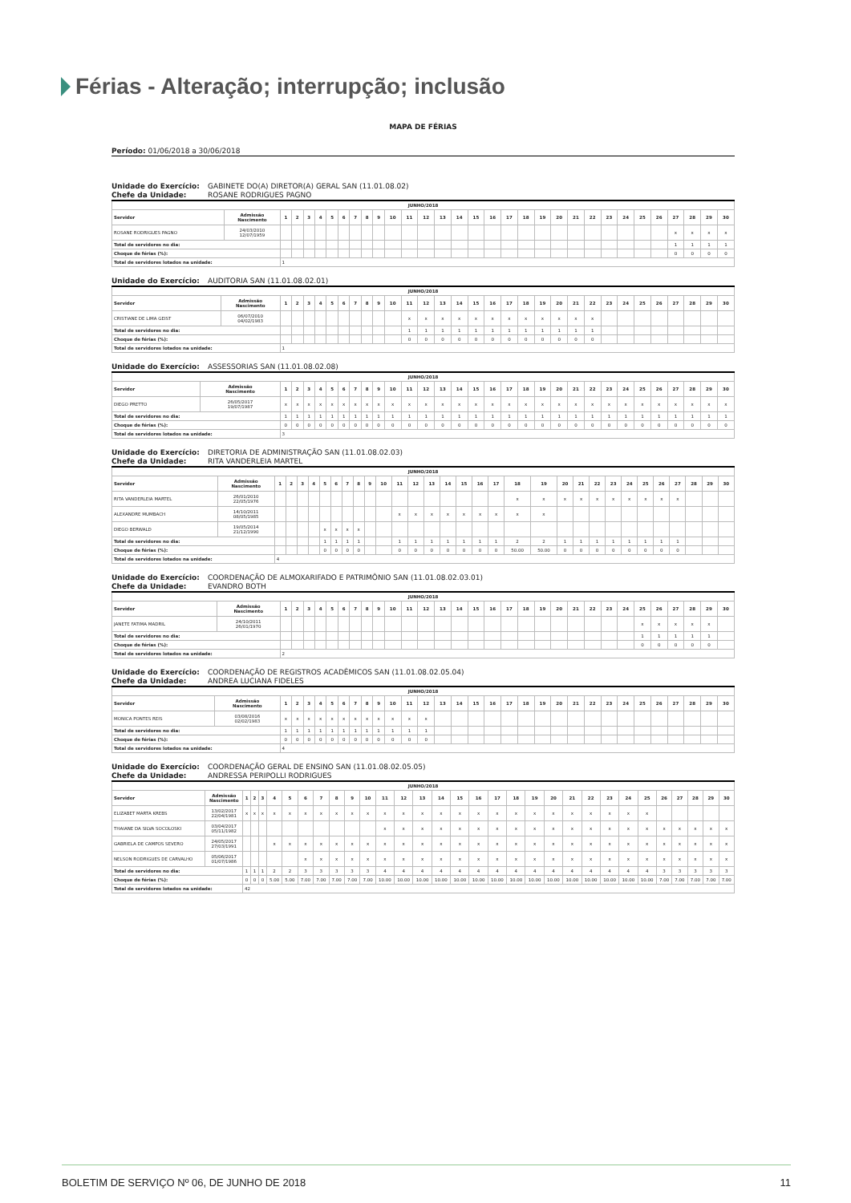Férias - Alteração; interrupção; inclusão
MAPA DE FÉRIAS
Período: 01/06/2018 a 30/06/2018
Unidade do Exercício: GABINETE DO(A) DIRETOR(A) GERAL SAN (11.01.08.02)
Chefe da Unidade: ROSANE RODRIGUES PAGNO
| JUNHO/2018 | | | | | | | | | | | | | | | | | | | | | | | | | | | | | | | |
| --- | --- | --- | --- | --- | --- | --- | --- | --- | --- | --- | --- | --- | --- | --- | --- | --- | --- | --- | --- | --- | --- | --- | --- | --- | --- | --- | --- | --- | --- | --- | --- |
| Servidor | Admissão Nascimento | 1 | 2 | 3 | 4 | 5 | 6 | 7 | 8 | 9 | 10 | 11 | 12 | 13 | 14 | 15 | 16 | 17 | 18 | 19 | 20 | 21 | 22 | 23 | 24 | 25 | 26 | 27 | 28 | 29 | 30 |
| ROSANE RODRIGUES PAGNO | 24/03/2010 12/07/1959 | | | | | | | | | | | | | | | | | | | | | | | | | | | x | x | x | x |
| Total de servidores no dia: | | | | | | | | | | | | | | | | | | | | | | | | | | | | 1 | 1 | 1 | 1 |
| Choque de férias (%): | | | | | | | | | | | | | | | | | | | | | | | | | | | | 0 | 0 | 0 | 0 |
| Total de servidores lotados na unidade: | | 1 | | | | | | | | | | | | | | | | | | | | | | | | | | | | | |
Unidade do Exercício: AUDITORIA SAN (11.01.08.02.01)
| JUNHO/2018 | | | | | | | | | | | | | | | | | | | | | | | | | | | | | | | |
| --- | --- | --- | --- | --- | --- | --- | --- | --- | --- | --- | --- | --- | --- | --- | --- | --- | --- | --- | --- | --- | --- | --- | --- | --- | --- | --- | --- | --- | --- | --- | --- |
| Servidor | Admissão Nascimento | 1 | 2 | 3 | 4 | 5 | 6 | 7 | 8 | 9 | 10 | 11 | 12 | 13 | 14 | 15 | 16 | 17 | 18 | 19 | 20 | 21 | 22 | 23 | 24 | 25 | 26 | 27 | 28 | 29 | 30 |
| CRISTIANE DE LIMA GEIST | 06/07/2010 04/02/1983 | | | | | | | | | | | x | x | x | x | x | x | x | x | x | x | x | x | | | | | | | | |
| Total de servidores no dia: | | | | | | | | | | | | 1 | 1 | 1 | 1 | 1 | 1 | 1 | 1 | 1 | 1 | 1 | 1 | | | | | | | | |
| Choque de férias (%): | | | | | | | | | | | | 0 | 0 | 0 | 0 | 0 | 0 | 0 | 0 | 0 | 0 | 0 | 0 | | | | | | | | |
| Total de servidores lotados na unidade: | | 1 | | | | | | | | | | | | | | | | | | | | | | | | | | | | | |
Unidade do Exercício: ASSESSORIAS SAN (11.01.08.02.08)
| JUNHO/2018 | | | | | | | | | | | | | | | | | | | | | | | | | | | | | | | |
| --- | --- | --- | --- | --- | --- | --- | --- | --- | --- | --- | --- | --- | --- | --- | --- | --- | --- | --- | --- | --- | --- | --- | --- | --- | --- | --- | --- | --- | --- | --- | --- |
| Servidor | Admissão Nascimento | 1 | 2 | 3 | 4 | 5 | 6 | 7 | 8 | 9 | 10 | 11 | 12 | 13 | 14 | 15 | 16 | 17 | 18 | 19 | 20 | 21 | 22 | 23 | 24 | 25 | 26 | 27 | 28 | 29 | 30 |
| DIEGO PRETTO | 26/05/2017 19/07/1987 | x | x | x | x | x | x | x | x | x | x | x | x | x | x | x | x | x | x | x | x | x | x | x | x | x | x | x | x | x | x |
| Total de servidores no dia: | | 1 | 1 | 1 | 1 | 1 | 1 | 1 | 1 | 1 | 1 | 1 | 1 | 1 | 1 | 1 | 1 | 1 | 1 | 1 | 1 | 1 | 1 | 1 | 1 | 1 | 1 | 1 | 1 | 1 | 1 |
| Choque de férias (%): | | 0 | 0 | 0 | 0 | 0 | 0 | 0 | 0 | 0 | 0 | 0 | 0 | 0 | 0 | 0 | 0 | 0 | 0 | 0 | 0 | 0 | 0 | 0 | 0 | 0 | 0 | 0 | 0 | 0 | 0 |
| Total de servidores lotados na unidade: | | 3 | | | | | | | | | | | | | | | | | | | | | | | | | | | | | |
Unidade do Exercício: DIRETORIA DE ADMINISTRAÇÃO SAN (11.01.08.02.03)
Chefe da Unidade: RITA VANDERLEIA MARTEL
| JUNHO/2018 | | | | | | | | | | | | | | | | | | | | | | | | | | | | | | | |
| --- | --- | --- | --- | --- | --- | --- | --- | --- | --- | --- | --- | --- | --- | --- | --- | --- | --- | --- | --- | --- | --- | --- | --- | --- | --- | --- | --- | --- | --- | --- | --- |
| Servidor | Admissão Nascimento | 1 | 2 | 3 | 4 | 5 | 6 | 7 | 8 | 9 | 10 | 11 | 12 | 13 | 14 | 15 | 16 | 17 | 18 | 19 | 20 | 21 | 22 | 23 | 24 | 25 | 26 | 27 | 28 | 29 | 30 |
| RITA VANDERLEIA MARTEL | 26/01/2010 22/05/1976 | | | | | | | | | | | | | | | | | | x | x | x | x | x | x | x | x | x | x | | | |
| ALEXANDRE MUMBACH | 14/10/2011 08/05/1985 | | | | | | | | | | | x | x | x | x | x | x | x | x | x | | | | | | | | | | | |
| DIEGO BERWALD | 19/05/2014 21/12/1990 | | | | | x | x | x | x | | | | | | | | | | | | | | | | | | | | | | |
| Total de servidores no dia: | | | | | | 1 | 1 | 1 | 1 | | | 1 | 1 | 1 | 1 | 1 | 1 | 1 | 2 | 2 | 1 | 1 | 1 | 1 | 1 | 1 | 1 | 1 | | | |
| Choque de férias (%): | | | | | | 0 | 0 | 0 | 0 | | | 0 | 0 | 0 | 0 | 0 | 0 | 0 | 50.00 | 50.00 | 0 | 0 | 0 | 0 | 0 | 0 | 0 | 0 | | | |
| Total de servidores lotados na unidade: | | 4 | | | | | | | | | | | | | | | | | | | | | | | | | | | | | |
Unidade do Exercício: COORDENAÇÃO DE ALMOXARIFADO E PATRIMÔNIO SAN (11.01.08.02.03.01)
Chefe da Unidade: EVANDRO BOTH
| JUNHO/2018 | | | | | | | | | | | | | | | | | | | | | | | | | | | | | | | |
| --- | --- | --- | --- | --- | --- | --- | --- | --- | --- | --- | --- | --- | --- | --- | --- | --- | --- | --- | --- | --- | --- | --- | --- | --- | --- | --- | --- | --- | --- | --- | --- |
| Servidor | Admissão Nascimento | 1 | 2 | 3 | 4 | 5 | 6 | 7 | 8 | 9 | 10 | 11 | 12 | 13 | 14 | 15 | 16 | 17 | 18 | 19 | 20 | 21 | 22 | 23 | 24 | 25 | 26 | 27 | 28 | 29 | 30 |
| JANETE FATIMA MADRIL | 24/10/2011 26/01/1970 | | | | | | | | | | | | | | | | | | | | | | | | | x | x | x | x | x | |
| Total de servidores no dia: | | | | | | | | | | | | | | | | | | | | | | | | | | 1 | 1 | 1 | 1 | 1 | |
| Choque de férias (%): | | | | | | | | | | | | | | | | | | | | | | | | | | 0 | 0 | 0 | 0 | 0 | |
| Total de servidores lotados na unidade: | | 2 | | | | | | | | | | | | | | | | | | | | | | | | | | | | | |
Unidade do Exercício: COORDENAÇÃO DE REGISTROS ACADÊMICOS SAN (11.01.08.02.05.04)
Chefe da Unidade: ANDREA LUCIANA FIDELES
| JUNHO/2018 | | | | | | | | | | | | | | | | | | | | | | | | | | | | | | | |
| --- | --- | --- | --- | --- | --- | --- | --- | --- | --- | --- | --- | --- | --- | --- | --- | --- | --- | --- | --- | --- | --- | --- | --- | --- | --- | --- | --- | --- | --- | --- | --- |
| Servidor | Admissão Nascimento | 1 | 2 | 3 | 4 | 5 | 6 | 7 | 8 | 9 | 10 | 11 | 12 | 13 | 14 | 15 | 16 | 17 | 18 | 19 | 20 | 21 | 22 | 23 | 24 | 25 | 26 | 27 | 28 | 29 | 30 |
| MONICA PONTES REIS | 03/08/2016 02/02/1983 | x | x | x | x | x | x | x | x | x | x | x | x | | | | | | | | | | | | | | | | | | |
| Total de servidores no dia: | | 1 | 1 | 1 | 1 | 1 | 1 | 1 | 1 | 1 | 1 | 1 | 1 | | | | | | | | | | | | | | | | | | |
| Choque de férias (%): | | 0 | 0 | 0 | 0 | 0 | 0 | 0 | 0 | 0 | 0 | 0 | 0 | | | | | | | | | | | | | | | | | | |
| Total de servidores lotados na unidade: | | 4 | | | | | | | | | | | | | | | | | | | | | | | | | | | | | |
Unidade do Exercício: COORDENAÇÃO GERAL DE ENSINO SAN (11.01.08.02.05.05)
Chefe da Unidade: ANDRESSA PERIPOLLI RODRIGUES
| JUNHO/2018 | | | | | | | | | | | | | | | | | | | | | | | | | | | | | | | |
| --- | --- | --- | --- | --- | --- | --- | --- | --- | --- | --- | --- | --- | --- | --- | --- | --- | --- | --- | --- | --- | --- | --- | --- | --- | --- | --- | --- | --- | --- | --- | --- |
| Servidor | Admissão Nascimento | 1 | 2 | 3 | 4 | 5 | 6 | 7 | 8 | 9 | 10 | 11 | 12 | 13 | 14 | 15 | 16 | 17 | 18 | 19 | 20 | 21 | 22 | 23 | 24 | 25 | 26 | 27 | 28 | 29 | 30 |
| ELIZABET MARTA KREBS | 13/02/2017 22/04/1981 | x | x | x | x | x | x | x | x | x | x | x | x | x | x | x | x | x | x | x | x | x | x | x | x | x | | | | | |
| THAIANE DA SILVA SOCOLOSKI | 03/04/2017 05/11/1982 | | | | | | | | | | | x | x | x | x | x | x | x | x | x | x | x | x | x | x | x | x | x | x | x | x |
| GABRIELA DE CAMPOS SEVERO | 24/05/2017 27/03/1991 | | | | x | x | x | x | x | x | x | x | x | x | x | x | x | x | x | x | x | x | x | x | x | x | x | x | x | x | x |
| NELSON RODRIGUES DE CARVALHO | 05/06/2017 01/07/1986 | | | | | | x | x | x | x | x | x | x | x | x | x | x | x | x | x | x | x | x | x | x | x | x | x | x | x | x |
| Total de servidores no dia: | | 1 | 1 | 1 | 2 | 2 | 3 | 3 | 3 | 3 | 3 | 4 | 4 | 4 | 4 | 4 | 4 | 4 | 4 | 4 | 4 | 4 | 4 | 4 | 4 | 4 | 3 | 3 | 3 | 3 | 3 |
| Choque de férias (%): | | 0 | 0 | 0 | 5.00 | 5.00 | 7.00 | 7.00 | 7.00 | 7.00 | 7.00 | 10.00 | 10.00 | 10.00 | 10.00 | 10.00 | 10.00 | 10.00 | 10.00 | 10.00 | 10.00 | 10.00 | 10.00 | 10.00 | 10.00 | 10.00 | 7.00 | 7.00 | 7.00 | 7.00 | 7.00 |
| Total de servidores lotados na unidade: | | 42 | | | | | | | | | | | | | | | | | | | | | | | | | | | | | |
BOLETIM DE SERVIÇO Nº 06, DE JUNHO DE 2018 11